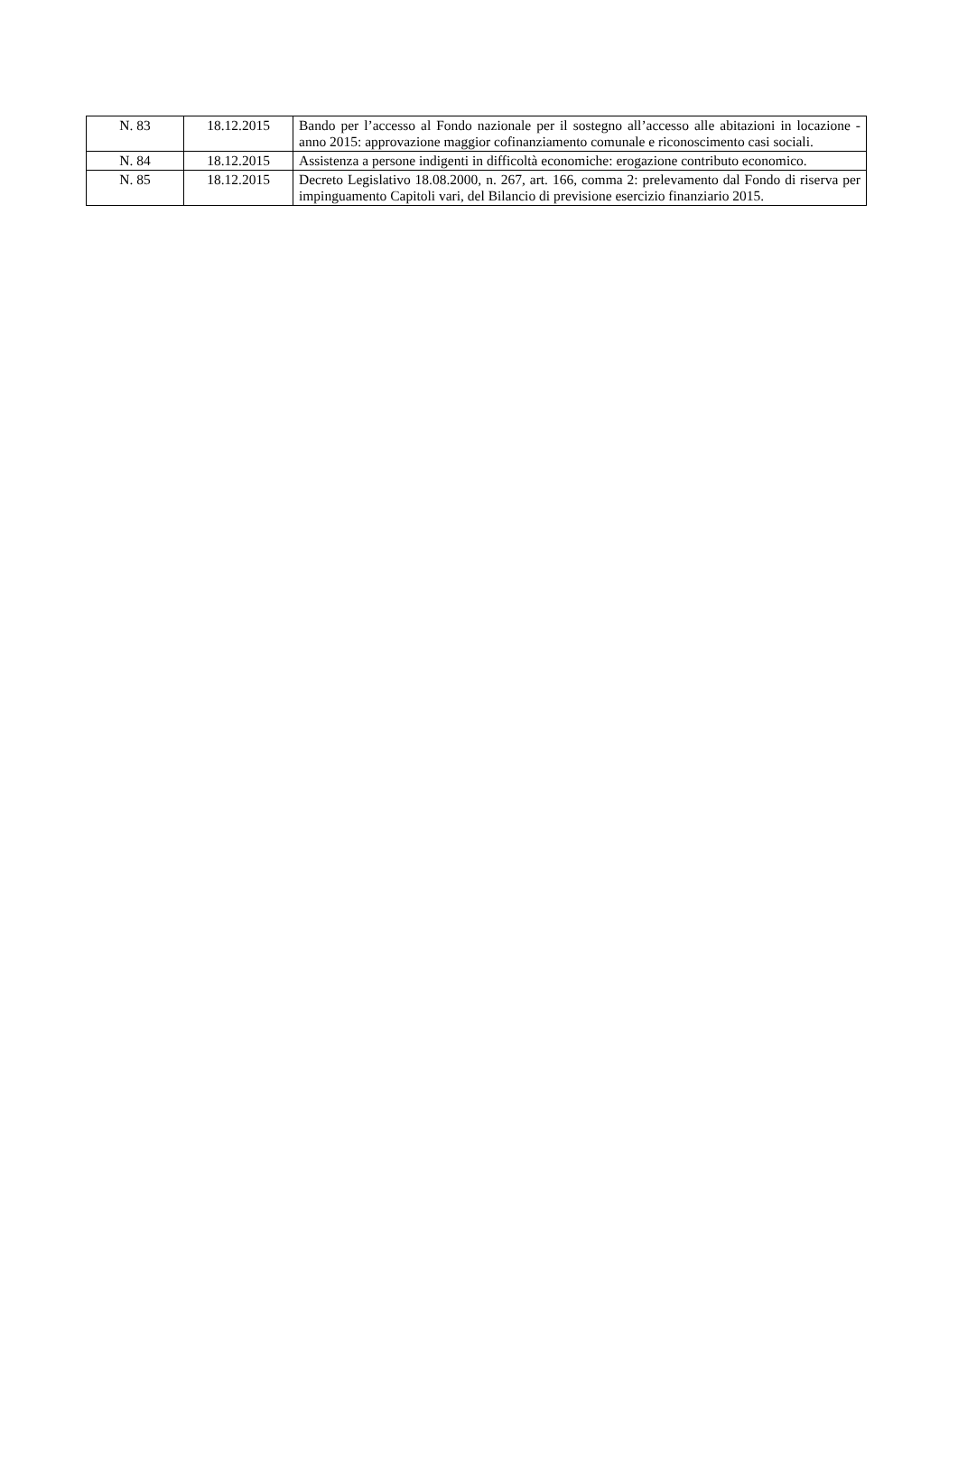| N. 83 | 18.12.2015 | Bando per l’accesso al Fondo nazionale per il sostegno all’accesso alle abitazioni in locazione - anno 2015: approvazione maggior cofinanziamento comunale e riconoscimento casi sociali. |
| N. 84 | 18.12.2015 | Assistenza a persone indigenti in difficoltà economiche: erogazione contributo economico. |
| N. 85 | 18.12.2015 | Decreto Legislativo 18.08.2000, n. 267, art. 166, comma 2: prelevamento dal Fondo di riserva per impinguamento Capitoli vari, del Bilancio di previsione esercizio finanziario 2015. |